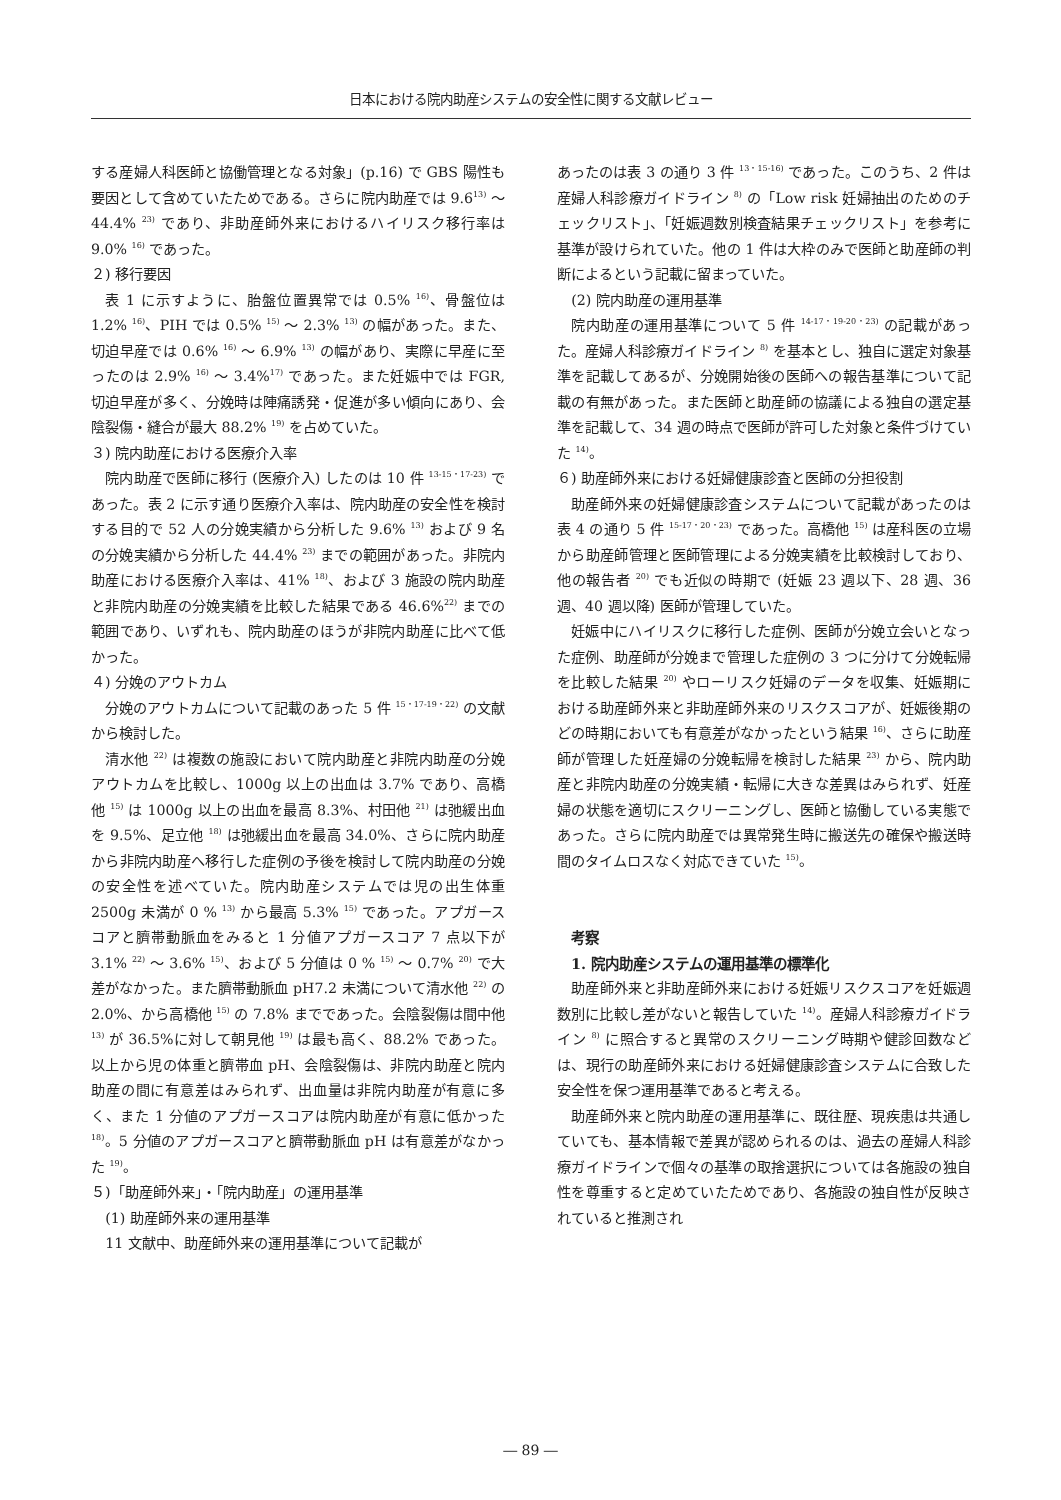日本における院内助産システムの安全性に関する文献レビュー
する産婦人科医師と協働管理となる対象」(p.16) で GBS 陽性も要因として含めていたためである。さらに院内助産では 9.6<sup>13)</sup> ～ 44.4% <sup>23)</sup> であり、非助産師外来におけるハイリスク移行率は 9.0% <sup>16)</sup> であった。
２) 移行要因
表 1 に示すように、胎盤位置異常では 0.5% <sup>16)</sup>、骨盤位は 1.2% <sup>16)</sup>、PIH では 0.5% <sup>15)</sup> ～ 2.3% <sup>13)</sup> の幅があった。また、切迫早産では 0.6% <sup>16)</sup> ～ 6.9% <sup>13)</sup> の幅があり、実際に早産に至ったのは 2.9% <sup>16)</sup> ～ 3.4%<sup>17)</sup> であった。また妊娠中では FGR, 切迫早産が多く、分娩時は陣痛誘発・促進が多い傾向にあり、会陰裂傷・縫合が最大 88.2% <sup>19)</sup> を占めていた。
３) 院内助産における医療介入率
院内助産で医師に移行 (医療介入) したのは 10 件 <sup>13-15・17-23)</sup> であった。表 2 に示す通り医療介入率は、院内助産の安全性を検討する目的で 52 人の分娩実績から分析した 9.6% <sup>13)</sup> および 9 名の分娩実績から分析した 44.4% <sup>23)</sup> までの範囲があった。非院内助産における医療介入率は、41% <sup>18)</sup>、および 3 施設の院内助産と非院内助産の分娩実績を比較した結果である 46.6%<sup>22)</sup> までの範囲であり、いずれも、院内助産のほうが非院内助産に比べて低かった。
４) 分娩のアウトカム
分娩のアウトカムについて記載のあった 5 件 <sup>15・17-19・22)</sup> の文献から検討した。
清水他 <sup>22)</sup> は複数の施設において院内助産と非院内助産の分娩アウトカムを比較し、1000g 以上の出血は 3.7% であり、高橋他 <sup>15)</sup> は 1000g 以上の出血を最高 8.3%、村田他 <sup>21)</sup> は弛緩出血を 9.5%、足立他 <sup>18)</sup> は弛緩出血を最高 34.0%、さらに院内助産から非院内助産へ移行した症例の予後を検討して院内助産の分娩の安全性を述べていた。院内助産システムでは児の出生体重 2500g 未満が 0 % <sup>13)</sup> から最高 5.3% <sup>15)</sup> であった。アプガースコアと臍帯動脈血をみると 1 分値アプガースコア 7 点以下が 3.1% <sup>22)</sup> ～ 3.6% <sup>15)</sup>、および 5 分値は 0 % <sup>15)</sup> ～ 0.7% <sup>20)</sup> で大差がなかった。また臍帯動脈血 pH7.2 未満について清水他 <sup>22)</sup> の 2.0%、から高橋他 <sup>15)</sup> の 7.8% までであった。会陰裂傷は間中他 <sup>13)</sup> が 36.5%に対して朝見他 <sup>19)</sup> は最も高く、88.2% であった。以上から児の体重と臍帯血 pH、会陰裂傷は、非院内助産と院内助産の間に有意差はみられず、出血量は非院内助産が有意に多く、また 1 分値のアプガースコアは院内助産が有意に低かった <sup>18)</sup>。5 分値のアプガースコアと臍帯動脈血 pH は有意差がなかった <sup>19)</sup>。
５)「助産師外来」・「院内助産」の運用基準
(1) 助産師外来の運用基準
11 文献中、助産師外来の運用基準について記載が
あったのは表 3 の通り 3 件 <sup>13・15-16)</sup> であった。このうち、2 件は産婦人科診療ガイドライン <sup>8)</sup> の「Low risk 妊婦抽出のためのチェックリスト」、「妊娠週数別検査結果チェックリスト」を参考に基準が設けられていた。他の 1 件は大枠のみで医師と助産師の判断によるという記載に留まっていた。
(2) 院内助産の運用基準
院内助産の運用基準について 5 件 <sup>14-17・19-20・23)</sup> の記載があった。産婦人科診療ガイドライン <sup>8)</sup> を基本とし、独自に選定対象基準を記載してあるが、分娩開始後の医師への報告基準について記載の有無があった。また医師と助産師の協議による独自の選定基準を記載して、34 週の時点で医師が許可した対象と条件づけていた <sup>14)</sup>。
６) 助産師外来における妊婦健康診査と医師の分担役割
助産師外来の妊婦健康診査システムについて記載があったのは表 4 の通り 5 件 <sup>15-17・20・23)</sup> であった。高橋他 <sup>15)</sup> は産科医の立場から助産師管理と医師管理による分娩実績を比較検討しており、他の報告者 <sup>20)</sup> でも近似の時期で (妊娠 23 週以下、28 週、36 週、40 週以降) 医師が管理していた。
妊娠中にハイリスクに移行した症例、医師が分娩立会いとなった症例、助産師が分娩まで管理した症例の 3 つに分けて分娩転帰を比較した結果 <sup>20)</sup> やローリスク妊婦のデータを収集、妊娠期における助産師外来と非助産師外来のリスクスコアが、妊娠後期のどの時期においても有意差がなかったという結果 <sup>16)</sup>、さらに助産師が管理した妊産婦の分娩転帰を検討した結果 <sup>23)</sup> から、院内助産と非院内助産の分娩実績・転帰に大きな差異はみられず、妊産婦の状態を適切にスクリーニングし、医師と協働している実態であった。さらに院内助産では異常発生時に搬送先の確保や搬送時間のタイムロスなく対応できていた <sup>15)</sup>。
考察
1. 院内助産システムの運用基準の標準化
助産師外来と非助産師外来における妊娠リスクスコアを妊娠週数別に比較し差がないと報告していた <sup>14)</sup>。産婦人科診療ガイドライン <sup>8)</sup> に照合すると異常のスクリーニング時期や健診回数などは、現行の助産師外来における妊婦健康診査システムに合致した安全性を保つ運用基準であると考える。
助産師外来と院内助産の運用基準に、既往歴、現疾患は共通していても、基本情報で差異が認められるのは、過去の産婦人科診療ガイドラインで個々の基準の取捨選択については各施設の独自性を尊重すると定めていたためであり、各施設の独自性が反映されていると推測され
― 89 ―